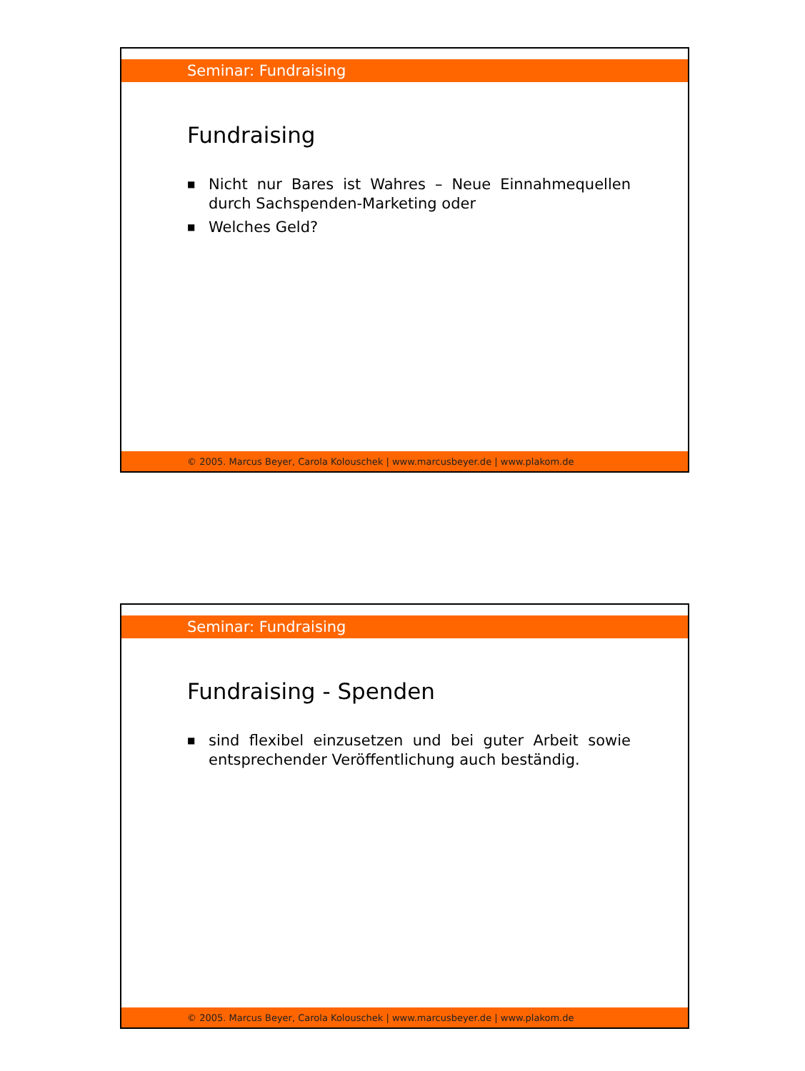Seminar: Fundraising
Fundraising
■ Nicht nur Bares ist Wahres – Neue Einnahmequellen durch Sachspenden-Marketing oder
■ Welches Geld?
© 2005. Marcus Beyer, Carola Kolouschek | www.marcusbeyer.de | www.plakom.de
Seminar: Fundraising
Fundraising - Spenden
■ sind flexibel einzusetzen und bei guter Arbeit sowie entsprechender Veröffentlichung auch beständig.
© 2005. Marcus Beyer, Carola Kolouschek | www.marcusbeyer.de | www.plakom.de